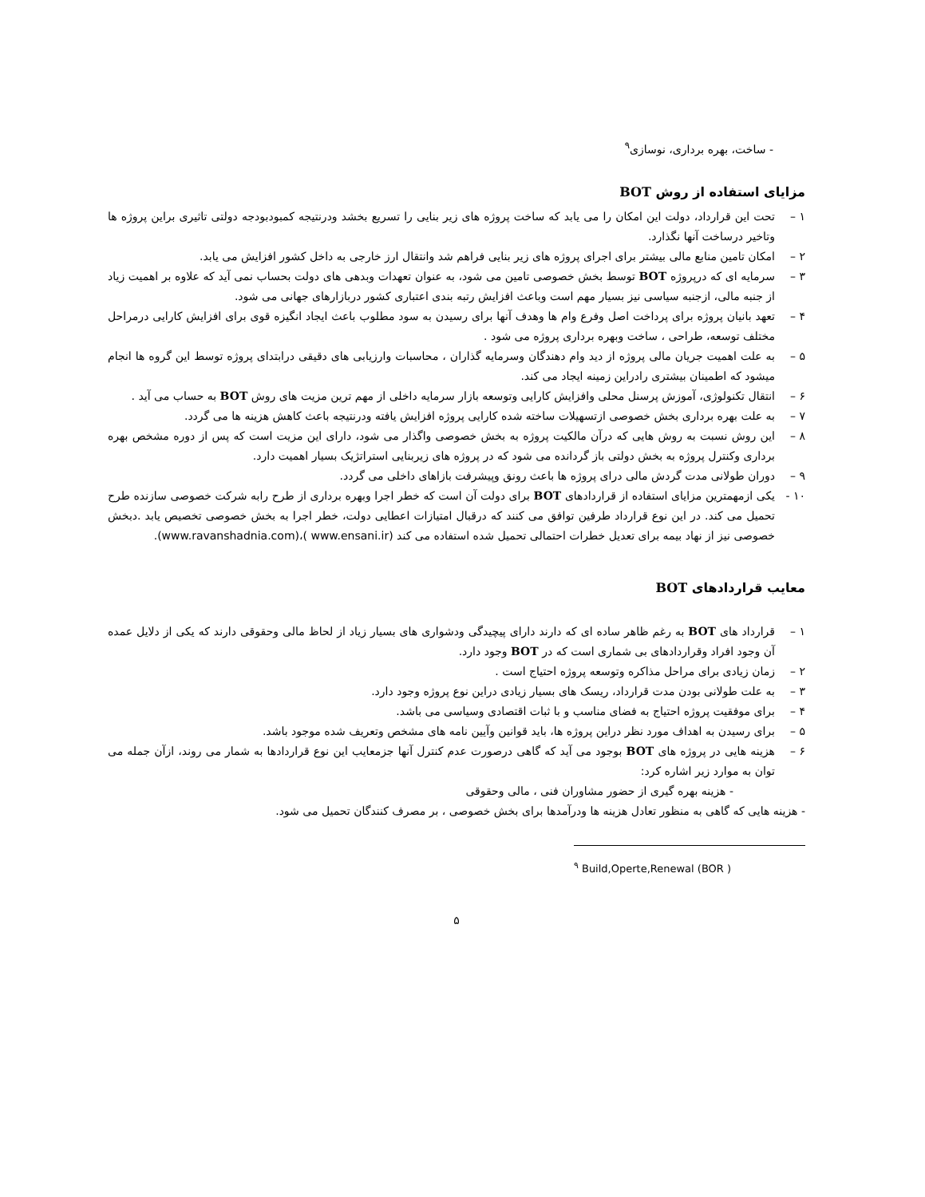- ساخت، بهره برداری، نوسازی<sup>۹</sup>
مزایای استفاده از روش BOT
۱ – تحت این قرارداد، دولت این امکان را می یابد که ساخت پروژه های زیر بنایی را تسریع بخشد ودرنتیجه کمبودبودجه دولتی تاثیری براین پروژه ها وتاخیر درساخت آنها نگذارد.
۲ – امکان تامین منابع مالی بیشتر برای اجرای پروژه های زیر بنایی فراهم شد وانتقال ارز خارجی به داخل کشور افزایش می یابد.
۳ – سرمایه ای که درپروژه BOT توسط بخش خصوصی تامین می شود، به عنوان تعهدات وبدهی های دولت بحساب نمی آید که علاوه بر اهمیت زیاد از جنبه مالی، ازجنبه سیاسی نیز بسیار مهم است وباعث افزایش رتبه بندی اعتباری کشور دربازارهای جهانی می شود.
۴ – تعهد بانیان پروژه برای پرداخت اصل وفرع وام ها وهدف آنها برای رسیدن به سود مطلوب باعث ایجاد انگیزه قوی برای افزایش کارایی درمراحل مختلف توسعه، طراحی ، ساخت وبهره برداری پروژه می شود .
۵ – به علت اهمیت جریان مالی پروژه از دید وام دهندگان وسرمایه گذاران ، محاسبات وارزیابی های دقیقی درابتدای پروژه توسط این گروه ها انجام میشود که اطمینان بیشتری رادراین زمینه ایجاد می کند.
۶ – انتقال تکنولوژی، آموزش پرسنل محلی وافزایش کارایی وتوسعه بازار سرمایه داخلی از مهم ترین مزیت های روش BOT به حساب می آید .
۷ – به علت بهره برداری بخش خصوصی ازتسهیلات ساخته شده کارایی پروژه افزایش یافته ودرنتیجه باعث کاهش هزینه ها می گردد.
۸ – این روش نسبت به روش هایی که درآن مالکیت پروژه به بخش خصوصی واگذار می شود، دارای این مزیت است که پس از دوره مشخص بهره برداری وکنترل پروژه به بخش دولتی باز گردانده می شود که در پروژه های زیربنایی استراتژیک بسیار اهمیت دارد.
۹ – دوران طولانی مدت گردش مالی درای پروژه ها باعث رونق وپیشرفت بازاهای داخلی می گردد.
۱۰ - یکی ازمهمترین مزایای استفاده از قراردادهای BOT برای دولت آن است که خطر اجرا وبهره برداری از طرح رابه شرکت خصوصی سازنده طرح تحمیل می کند. در این نوع قرارداد طرفین توافق می کنند که درقبال امتیازات اعطایی دولت، خطر اجرا به بخش خصوصی تخصیص یابد .دبخش خصوصی نیز از نهاد بیمه برای تعدیل خطرات احتمالی تحمیل شده استفاده می کند (www.ensani.ir )،(www.ravanshadnia.com).
معایب قراردادهای BOT
۱ – قرارداد های BOT به رغم ظاهر ساده ای که دارند دارای پیچیدگی ودشواری های بسیار زیاد از لحاظ مالی وحقوقی دارند که یکی از دلایل عمده آن وجود افراد وقراردادهای بی شماری است که در BOT وجود دارد.
۲ – زمان زیادی برای مراحل مذاکره وتوسعه پروژه احتیاج است .
۳ – به علت طولانی بودن مدت قرارداد، ریسک های بسیار زیادی دراین نوع پروژه وجود دارد.
۴ – برای موفقیت پروژه احتیاج به فضای مناسب و با ثبات اقتصادی وسیاسی می باشد.
۵ – برای رسیدن به اهداف مورد نظر دراین پروژه ها، باید قوانین وآیین نامه های مشخص وتعریف شده موجود باشد.
۶ – هزینه هایی در پروژه های BOT بوجود می آید که گاهی درصورت عدم کنترل آنها جزمعایب این نوع قراردادها به شمار می روند، ازآن جمله می توان به موارد زیر اشاره کرد:
- هزینه بهره گیری از حضور مشاوران فنی ، مالی وحقوقی
- هزینه هایی که گاهی به منظور تعادل هزینه ها ودرآمدها برای بخش خصوصی ، بر مصرف کنندگان تحمیل می شود.
<sup>۹</sup> Build,Operte,Renewal (BOR )
۵